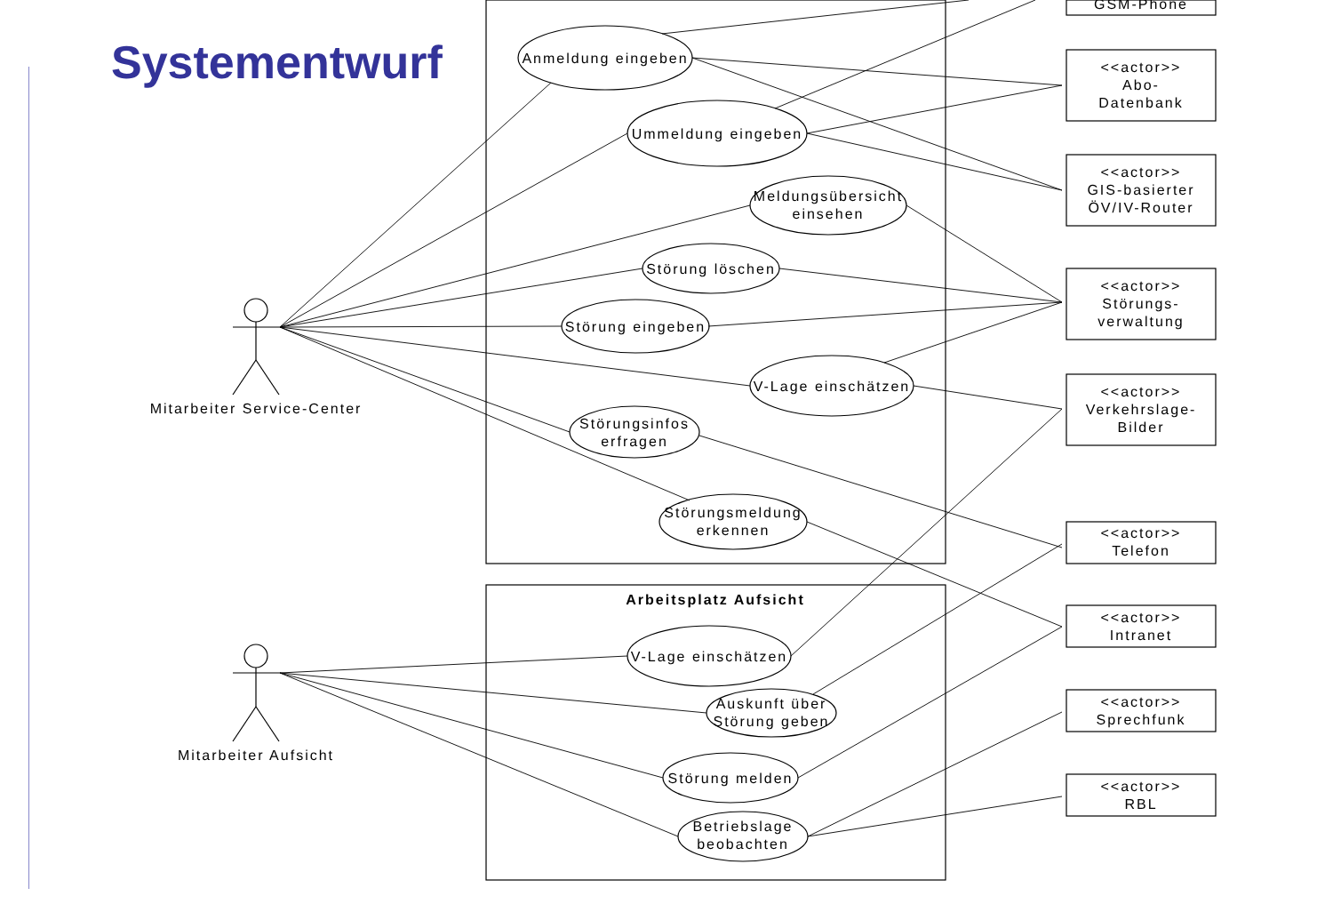Systementwurf
GSM-Phone
Anmeldung eingeben
Ummeldung eingeben
Meldungsübersicht
einsehen
Störung löschen
Störung eingeben
V-Lage einschätzen
Störungsinfos
erfragen
Störungsmeldung
erkennen
Arbeitsplatz Aufsicht
V-Lage einschätzen
Auskunft über
Störung geben
Störung melden
Betriebslage
beobachten
Mitarbeiter Service-Center
Mitarbeiter Aufsicht
<<actor>>
Abo-
Datenbank
<<actor>>
GIS-basierter
ÖV/IV-Router
<<actor>>
Störungs-
verwaltung
<<actor>>
Verkehrslage-
Bilder
<<actor>>
Telefon
<<actor>>
Intranet
<<actor>>
Sprechfunk
<<actor>>
RBL